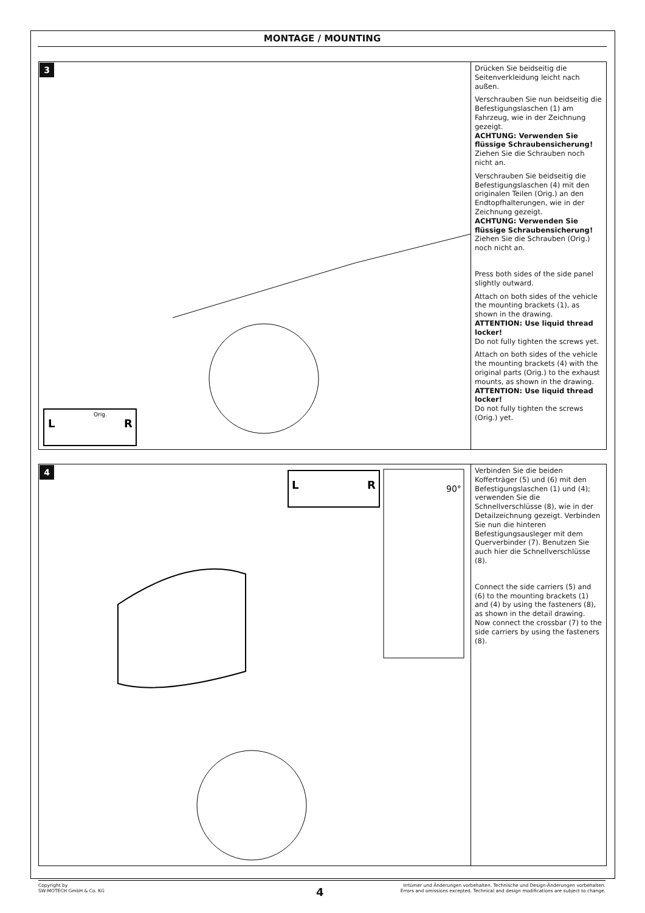MONTAGE / MOUNTING
3
L
R
Orig.
Drücken Sie beidseitig die Seitenverkleidung leicht nach außen.
Verschrauben Sie nun beidseitig die Befestigungslaschen (1) am Fahrzeug, wie in der Zeichnung gezeigt.
ACHTUNG: Verwenden Sie flüssige Schraubensicherung!
Ziehen Sie die Schrauben noch nicht an.
Verschrauben Sie beidseitig die Befestigungslaschen (4) mit den originalen Teilen (Orig.) an den Endtopfhalterungen, wie in der Zeichnung gezeigt.
ACHTUNG: Verwenden Sie flüssige Schraubensicherung!
Ziehen Sie die Schrauben (Orig.) noch nicht an.
Press both sides of the side panel slightly outward.
Attach on both sides of the vehicle the mounting brackets (1), as shown in the drawing.
ATTENTION: Use liquid thread locker!
Do not fully tighten the screws yet.
Attach on both sides of the vehicle the mounting brackets (4) with the original parts (Orig.) to the exhaust mounts, as shown in the drawing.
ATTENTION: Use liquid thread locker!
Do not fully tighten the screws (Orig.) yet.
4
L
R
90°
Verbinden Sie die beiden Kofferträger (5) und (6) mit den Befestigungslaschen (1) und (4); verwenden Sie die Schnellverschlüsse (8), wie in der Detailzeichnung gezeigt. Verbinden Sie nun die hinteren Befestigungsausleger mit dem Querverbinder (7). Benutzen Sie auch hier die Schnellverschlüsse (8).
Connect the side carriers (5) and (6) to the mounting brackets (1) and (4) by using the fasteners (8), as shown in the detail drawing. Now connect the crossbar (7) to the side carriers by using the fasteners (8).
Copyright by
SW-MOTECH GmbH & Co. KG
Irrtümer und Änderungen vorbehalten. Technische und Design-Änderungen vorbehalten.
Errors and omissions excepted. Technical and design modifications are subject to change.
4